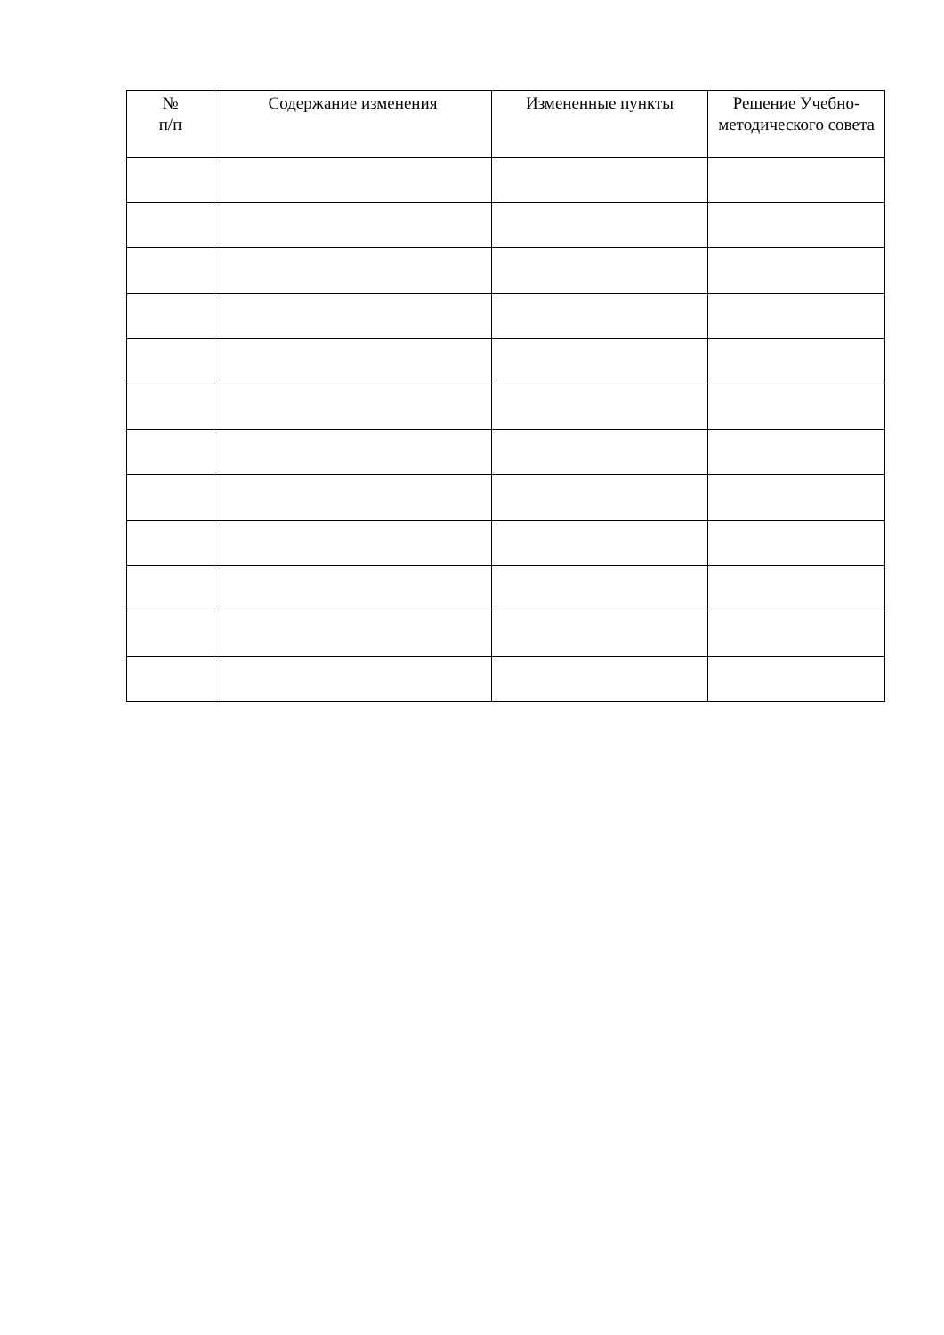| № п/п | Содержание изменения | Измененные пункты | Решение Учебно-методического совета |
| --- | --- | --- | --- |